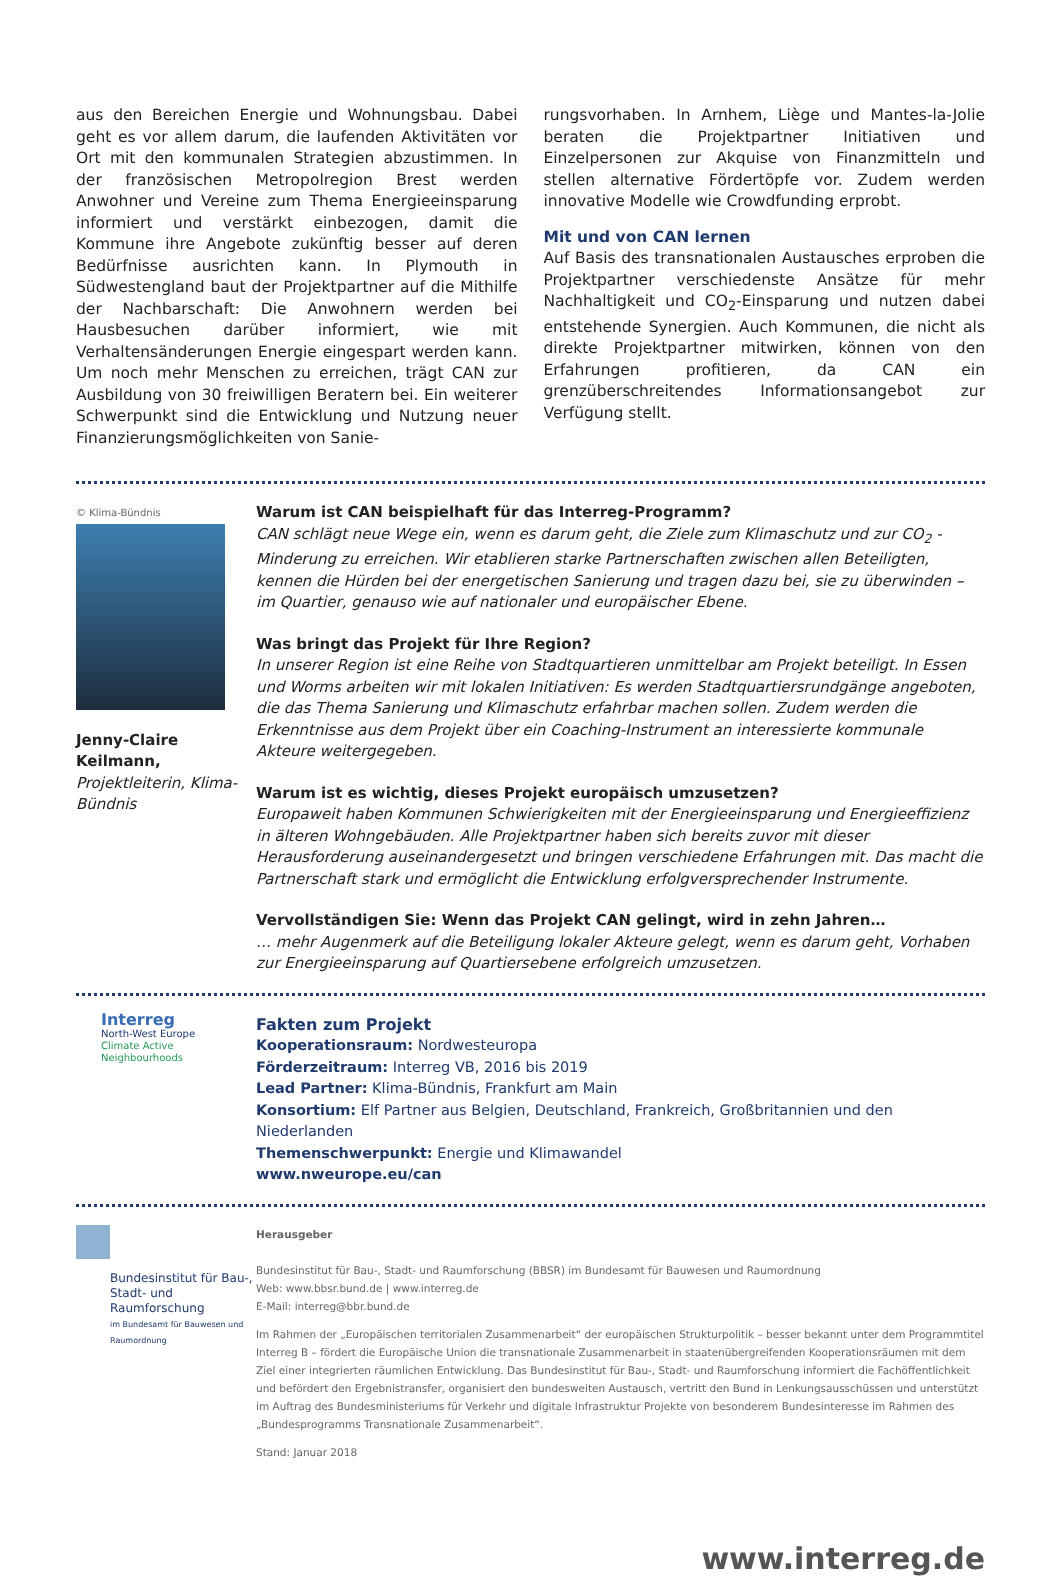aus den Bereichen Energie und Wohnungsbau. Dabei geht es vor allem darum, die laufenden Aktivitäten vor Ort mit den kommunalen Strategien abzustimmen. In der französischen Metropolregion Brest werden Anwohner und Vereine zum Thema Energieeinsparung informiert und verstärkt einbezogen, damit die Kommune ihre Angebote zukünftig besser auf deren Bedürfnisse ausrichten kann. In Plymouth in Südwestengland baut der Projektpartner auf die Mithilfe der Nachbarschaft: Die Anwohnern werden bei Hausbesuchen darüber informiert, wie mit Verhaltensänderungen Energie eingespart werden kann. Um noch mehr Menschen zu erreichen, trägt CAN zur Ausbildung von 30 freiwilligen Beratern bei. Ein weiterer Schwerpunkt sind die Entwicklung und Nutzung neuer Finanzierungsmöglichkeiten von Sanie-
rungsvorhaben. In Arnhem, Liège und Mantes-la-Jolie beraten die Projektpartner Initiativen und Einzelpersonen zur Akquise von Finanzmitteln und stellen alternative Fördertöpfe vor. Zudem werden innovative Modelle wie Crowdfunding erprobt.
Mit und von CAN lernen
Auf Basis des transnationalen Austausches erproben die Projektpartner verschiedenste Ansätze für mehr Nachhaltigkeit und CO<sub>2</sub>-Einsparung und nutzen dabei entstehende Synergien. Auch Kommunen, die nicht als direkte Projektpartner mitwirken, können von den Erfahrungen profitieren, da CAN ein grenzüberschreitendes Informationsangebot zur Verfügung stellt.
© Klima-Bündnis
Jenny-Claire Keilmann,
Projektleiterin, Klima-Bündnis
Warum ist CAN beispielhaft für das Interreg-Programm?
CAN schlägt neue Wege ein, wenn es darum geht, die Ziele zum Klimaschutz und zur CO<sub>2</sub> -Minderung zu erreichen. Wir etablieren starke Partnerschaften zwischen allen Beteiligten, kennen die Hürden bei der energetischen Sanierung und tragen dazu bei, sie zu überwinden – im Quartier, genauso wie auf nationaler und europäischer Ebene.
Was bringt das Projekt für Ihre Region?
In unserer Region ist eine Reihe von Stadtquartieren unmittelbar am Projekt beteiligt. In Essen und Worms arbeiten wir mit lokalen Initiativen: Es werden Stadtquartiersrundgänge angeboten, die das Thema Sanierung und Klimaschutz erfahrbar machen sollen. Zudem werden die Erkenntnisse aus dem Projekt über ein Coaching-Instrument an interessierte kommunale Akteure weitergegeben.
Warum ist es wichtig, dieses Projekt europäisch umzusetzen?
Europaweit haben Kommunen Schwierigkeiten mit der Energieeinsparung und Energieeffizienz in älteren Wohngebäuden. Alle Projektpartner haben sich bereits zuvor mit dieser Herausforderung auseinandergesetzt und bringen verschiedene Erfahrungen mit. Das macht die Partnerschaft stark und ermöglicht die Entwicklung erfolgversprechender Instrumente.
Vervollständigen Sie: Wenn das Projekt CAN gelingt, wird in zehn Jahren…
… mehr Augenmerk auf die Beteiligung lokaler Akteure gelegt, wenn es darum geht, Vorhaben zur Energieeinsparung auf Quartiersebene erfolgreich umzusetzen.
Interreg
North-West Europe
Climate Active
Neighbourhoods
Fakten zum Projekt
Kooperationsraum: Nordwesteuropa
Förderzeitraum: Interreg VB, 2016 bis 2019
Lead Partner: Klima-Bündnis, Frankfurt am Main
Konsortium: Elf Partner aus Belgien, Deutschland, Frankreich, Großbritannien und den Niederlanden
Themenschwerpunkt: Energie und Klimawandel
www.nweurope.eu/can
Bundesinstitut für Bau-, Stadt- und Raumforschung
im Bundesamt für Bauwesen und Raumordnung
Herausgeber
Bundesinstitut für Bau-, Stadt- und Raumforschung (BBSR) im Bundesamt für Bauwesen und Raumordnung
Web: www.bbsr.bund.de | www.interreg.de
E-Mail: interreg@bbr.bund.de
Im Rahmen der „Europäischen territorialen Zusammenarbeit“ der europäischen Strukturpolitik – besser bekannt unter dem Programmtitel Interreg B – fördert die Europäische Union die transnationale Zusammenarbeit in staatenübergreifenden Kooperationsräumen mit dem Ziel einer integrierten räumlichen Entwicklung. Das Bundesinstitut für Bau-, Stadt- und Raumforschung informiert die Fachöffentlichkeit und befördert den Ergebnistransfer, organisiert den bundesweiten Austausch, vertritt den Bund in Lenkungsausschüssen und unterstützt im Auftrag des Bundesministeriums für Verkehr und digitale Infrastruktur Projekte von besonderem Bundesinteresse im Rahmen des „Bundesprogramms Transnationale Zusammenarbeit“.
Stand: Januar 2018
www.interreg.de